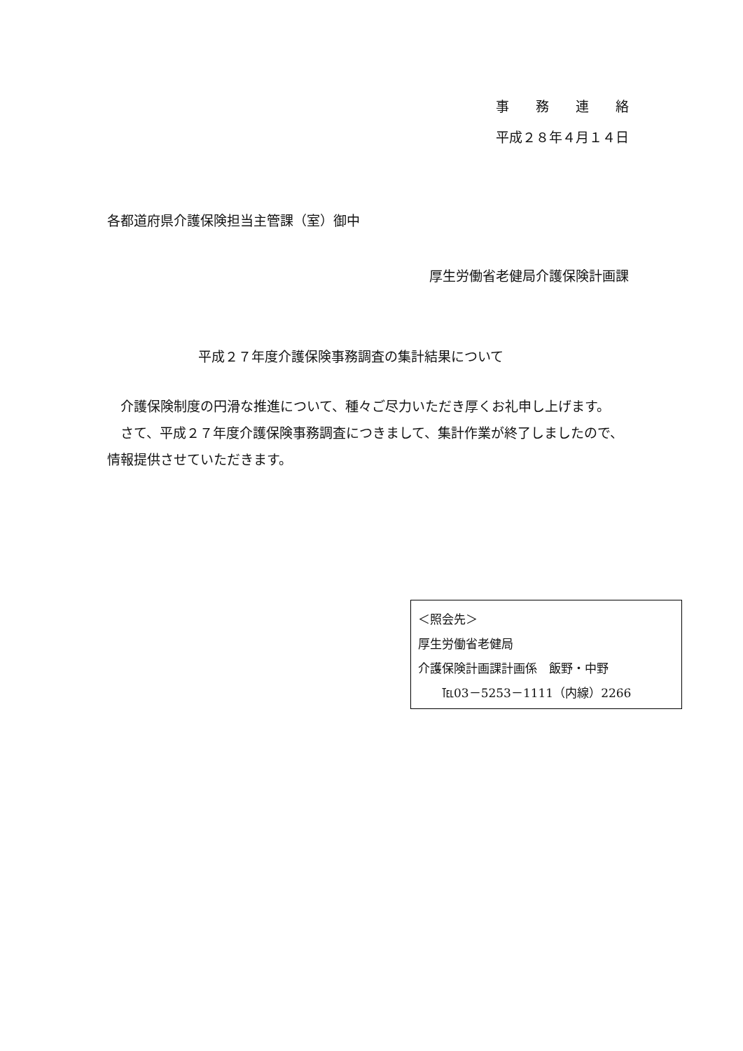事　　務　　連　　絡
平成２８年４月１４日
各都道府県介護保険担当主管課（室）御中
厚生労働省老健局介護保険計画課
平成２７年度介護保険事務調査の集計結果について
　介護保険制度の円滑な推進について、種々ご尽力いただき厚くお礼申し上げます。
　さて、平成２７年度介護保険事務調査につきまして、集計作業が終了しましたので、情報提供させていただきます。
＜照会先＞
厚生労働省老健局
介護保険計画課計画係　飯野・中野
　　℡03－5253－1111（内線）2266